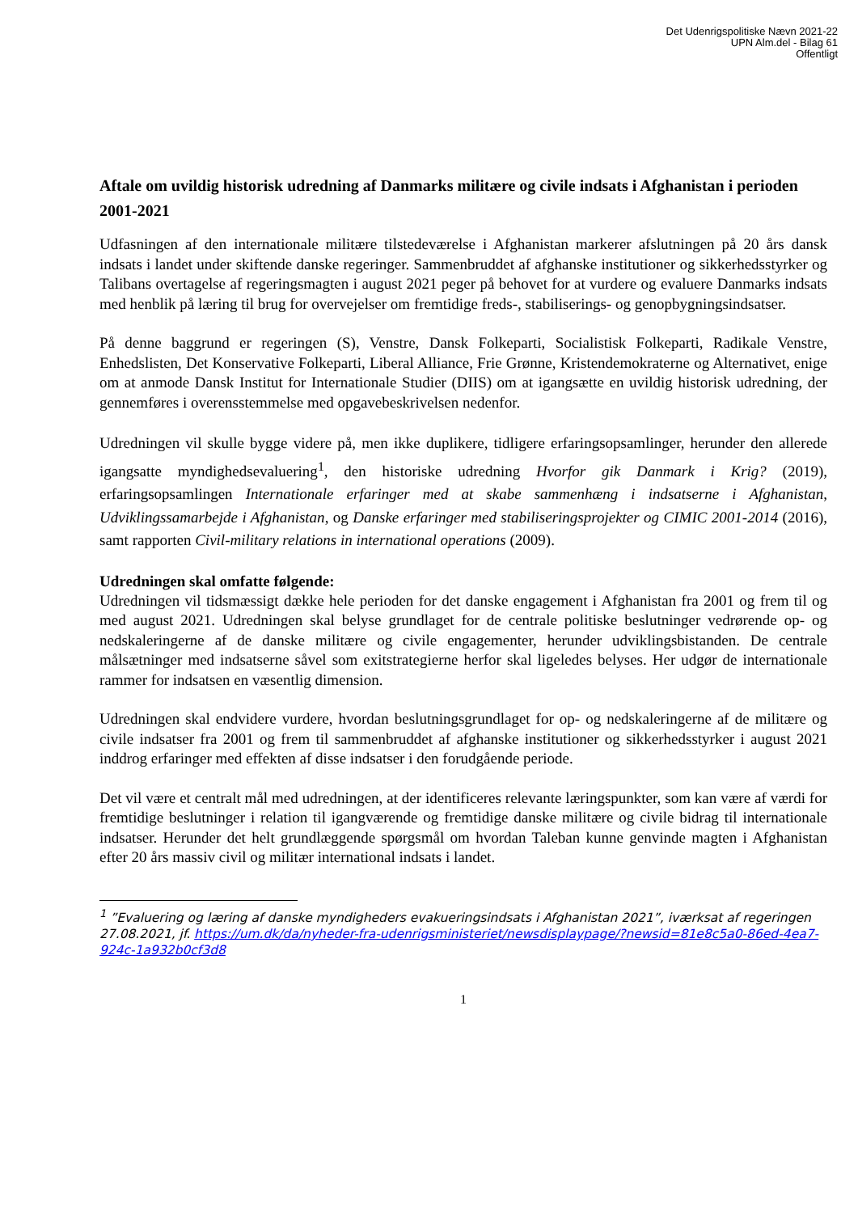Det Udenrigspolitiske Nævn 2021-22
UPN Alm.del - Bilag 61
Offentligt
Aftale om uvildig historisk udredning af Danmarks militære og civile indsats i Afghanistan i perioden 2001-2021
Udfasningen af den internationale militære tilstedeværelse i Afghanistan markerer afslutningen på 20 års dansk indsats i landet under skiftende danske regeringer. Sammenbruddet af afghanske institutioner og sikkerhedsstyrker og Talibans overtagelse af regeringsmagten i august 2021 peger på behovet for at vurdere og evaluere Danmarks indsats med henblik på læring til brug for overvejelser om fremtidige freds-, stabiliserings- og genopbygningsindsatser.
På denne baggrund er regeringen (S), Venstre, Dansk Folkeparti, Socialistisk Folkeparti, Radikale Venstre, Enhedslisten, Det Konservative Folkeparti, Liberal Alliance, Frie Grønne, Kristendemokraterne og Alternativet, enige om at anmode Dansk Institut for Internationale Studier (DIIS) om at igangsætte en uvildig historisk udredning, der gennemføres i overensstemmelse med opgavebeskrivelsen nedenfor.
Udredningen vil skulle bygge videre på, men ikke duplikere, tidligere erfaringsopsamlinger, herunder den allerede igangsatte myndighedsevaluering<sup>1</sup>, den historiske udredning Hvorfor gik Danmark i Krig? (2019), erfaringsopsamlingen Internationale erfaringer med at skabe sammenhæng i indsatserne i Afghanistan, Udviklingssamarbejde i Afghanistan, og Danske erfaringer med stabiliseringsprojekter og CIMIC 2001-2014 (2016), samt rapporten Civil-military relations in international operations (2009).
Udredningen skal omfatte følgende:
Udredningen vil tidsmæssigt dække hele perioden for det danske engagement i Afghanistan fra 2001 og frem til og med august 2021. Udredningen skal belyse grundlaget for de centrale politiske beslutninger vedrørende op- og nedskaleringerne af de danske militære og civile engagementer, herunder udviklingsbistanden. De centrale målsætninger med indsatserne såvel som exitstrategierne herfor skal ligeledes belyses. Her udgør de internationale rammer for indsatsen en væsentlig dimension.
Udredningen skal endvidere vurdere, hvordan beslutningsgrundlaget for op- og nedskaleringerne af de militære og civile indsatser fra 2001 og frem til sammenbruddet af afghanske institutioner og sikkerhedsstyrker i august 2021 inddrog erfaringer med effekten af disse indsatser i den forudgående periode.
Det vil være et centralt mål med udredningen, at der identificeres relevante læringspunkter, som kan være af værdi for fremtidige beslutninger i relation til igangværende og fremtidige danske militære og civile bidrag til internationale indsatser. Herunder det helt grundlæggende spørgsmål om hvordan Taleban kunne genvinde magten i Afghanistan efter 20 års massiv civil og militær international indsats i landet.
<sup>1</sup> ”Evaluering og læring af danske myndigheders evakueringsindsats i Afghanistan 2021”, iværksat af regeringen 27.08.2021, jf. https://um.dk/da/nyheder-fra-udenrigsministeriet/newsdisplaypage/?newsid=81e8c5a0-86ed-4ea7-924c-1a932b0cf3d8
1